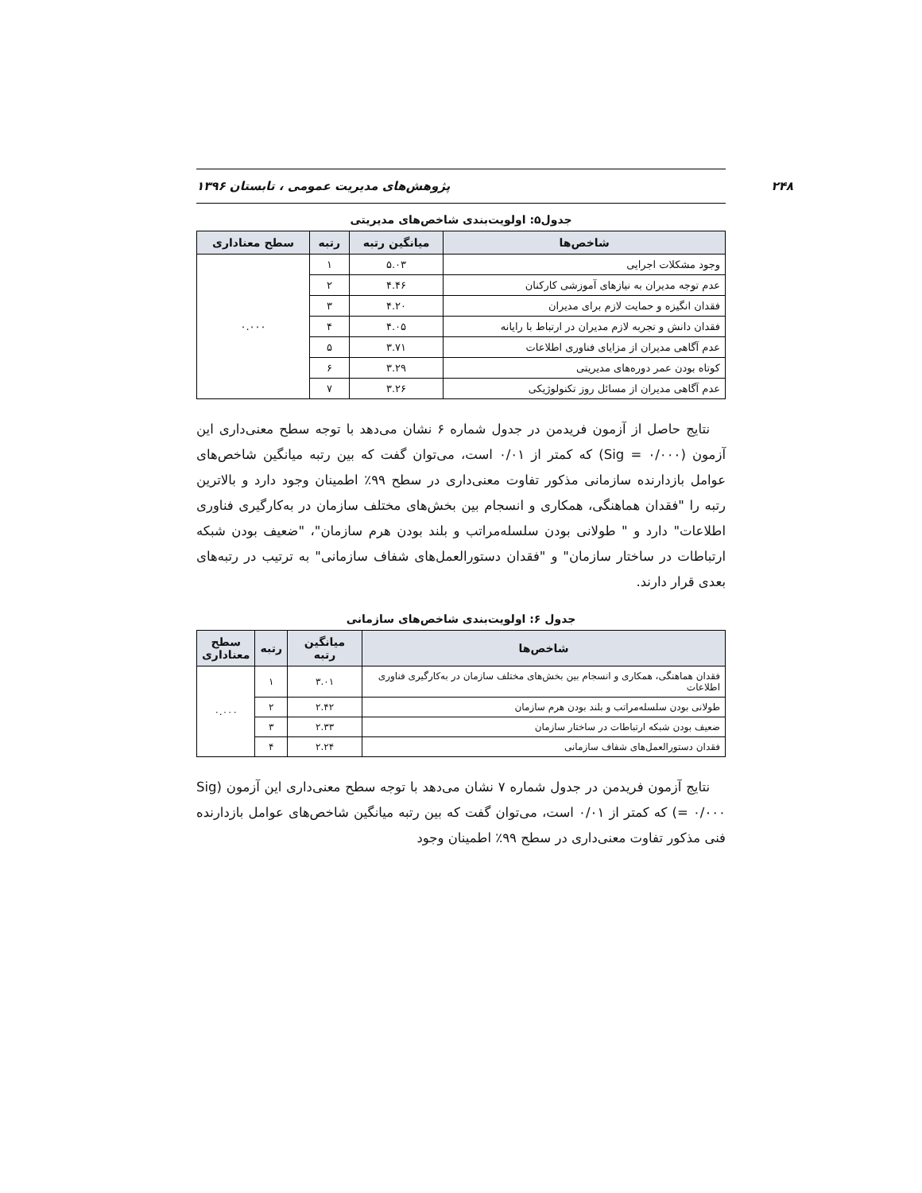۲۴۸ پژوهش‌های مدیریت عمومی ، تابستان ۱۳۹۶
جدول۵: اولویت‌بندی شاخص‌های مدیریتی
| شاخص‌ها | میانگین رتبه | رتبه | سطح معناداری |
| --- | --- | --- | --- |
| وجود مشکلات اجرایی | ۵.۰۳ | ۱ | ۰.۰۰۰ |
| عدم توجه مدیران به نیازهای آموزشی کارکنان | ۴.۴۶ | ۲ | |
| فقدان انگیزه و حمایت لازم برای مدیران | ۴.۲۰ | ۳ | |
| فقدان دانش و تجربه لازم مدیران در ارتباط با رایانه | ۴.۰۵ | ۴ | |
| عدم آگاهی مدیران از مزایای فناوری اطلاعات | ۳.۷۱ | ۵ | |
| کوتاه بودن عمر دوره‌های مدیریتی | ۳.۲۹ | ۶ | |
| عدم آگاهی مدیران از مسائل روز تکنولوژیکی | ۳.۲۶ | ۷ | |
نتایج حاصل از آزمون فریدمن در جدول شماره ۶ نشان می‌دهد با توجه سطح معنی‌داری این آزمون (Sig = ۰/۰۰۰) که کمتر از ۰/۰۱ است، می‌توان گفت که بین رتبه میانگین شاخص‌های عوامل بازدارنده سازمانی مذکور تفاوت معنی‌داری در سطح ۹۹٪ اطمینان وجود دارد و بالاترین رتبه را "فقدان هماهنگی، همکاری و انسجام بین بخش‌های مختلف سازمان در به‌کارگیری فناوری اطلاعات" دارد و " طولانی بودن سلسله‌مراتب و بلند بودن هرم سازمان"، "ضعیف بودن شبکه ارتباطات در ساختار سازمان" و "فقدان دستورالعمل‌های شفاف سازمانی" به ترتیب در رتبه‌های بعدی قرار دارند.
جدول ۶: اولویت‌بندی شاخص‌های سازمانی
| شاخص‌ها | میانگین رتبه | رتبه | سطح معناداری |
| --- | --- | --- | --- |
| فقدان هماهنگی، همکاری و انسجام بین بخش‌های مختلف سازمان در به‌کارگیری فناوری اطلاعات | ۳.۰۱ | ۱ | ۰.۰۰۰ |
| طولانی بودن سلسله‌مراتب و بلند بودن هرم سازمان | ۲.۴۲ | ۲ | |
| ضعیف بودن شبکه ارتباطات در ساختار سازمان | ۲.۳۳ | ۳ | |
| فقدان دستورالعمل‌های شفاف سازمانی | ۲.۲۴ | ۴ | |
نتایج آزمون فریدمن در جدول شماره ۷ نشان می‌دهد با توجه سطح معنی‌داری این آزمون (Sig = ۰/۰۰۰) که کمتر از ۰/۰۱ است، می‌توان گفت که بین رتبه میانگین شاخص‌های عوامل بازدارنده فنی مذکور تفاوت معنی‌داری در سطح ۹۹٪ اطمینان وجود